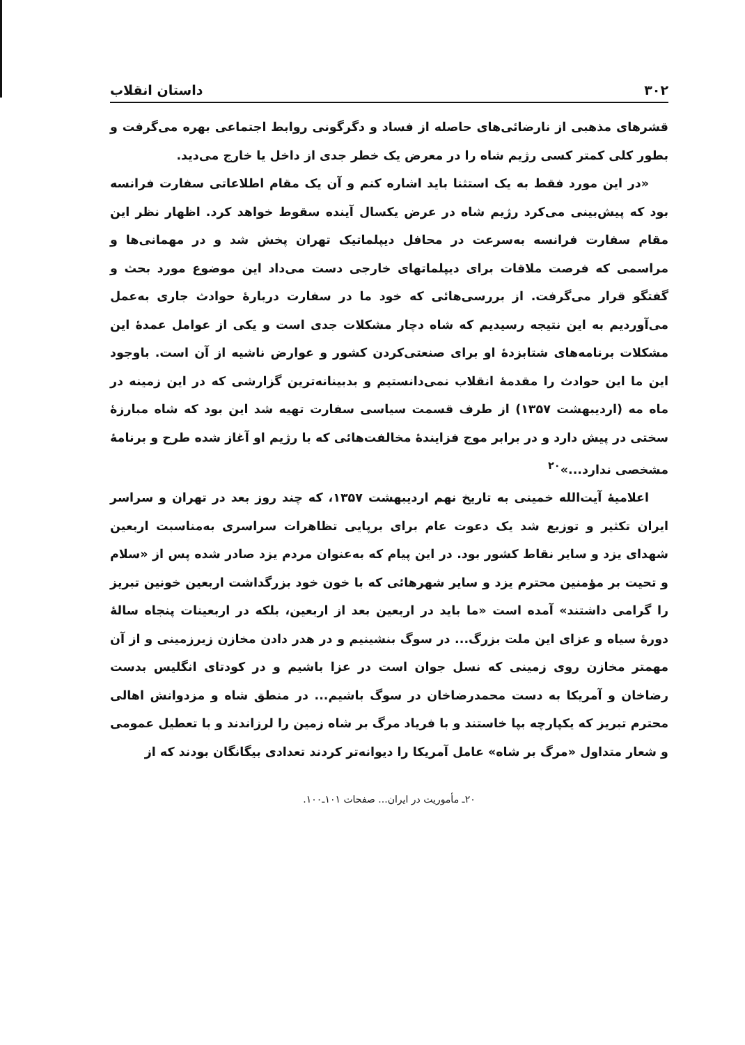۳۰۲ داستان انقلاب
قشرهای مذهبی از نارضائی‌های حاصله از فساد و دگرگونی روابط اجتماعی بهره می‌گرفت و بطور کلی کمتر کسی رژیم شاه را در معرض یک خطر جدی از داخل یا خارج می‌دید.
«در این مورد فقط به یک استثنا باید اشاره کنم و آن یک مقام اطلاعاتی سفارت فرانسه بود که پیش‌بینی می‌کرد رژیم شاه در عرض یکسال آینده سقوط خواهد کرد. اظهار نظر این مقام سفارت فرانسه به‌سرعت در محافل دیپلماتیک تهران پخش شد و در مهمانی‌ها و مراسمی که فرصت ملاقات برای دیپلماتهای خارجی دست می‌داد این موضوع مورد بحث و گفتگو قرار می‌گرفت. از بررسی‌هائی که خود ما در سفارت دربارهٔ حوادث جاری به‌عمل می‌آوردیم به این نتیجه رسیدیم که شاه دچار مشکلات جدی است و یکی از عوامل عمدهٔ این مشکلات برنامه‌های شتابزدهٔ او برای صنعتی‌کردن کشور و عوارض ناشیه از آن است. باوجود این ما این حوادث را مقدمهٔ انقلاب نمی‌دانستیم و بدبینانه‌ترین گزارشی که در این زمینه در ماه مه (اردیبهشت ۱۳۵۷) از طرف قسمت سیاسی سفارت تهیه شد این بود که شاه مبارزهٔ سختی در پیش دارد و در برابر موج فزایندهٔ مخالفت‌هائی که با رژیم او آغاز شده طرح و برنامهٔ مشخصی ندارد...»<sup>۲۰</sup>
اعلامیهٔ آیت‌الله خمینی به تاریخ نهم اردیبهشت ۱۳۵۷، که چند روز بعد در تهران و سراسر ایران تکثیر و توزیع شد یک دعوت عام برای برپایی تظاهرات سراسری به‌مناسبت اربعین شهدای یزد و سایر نقاط کشور بود. در این پیام که به‌عنوان مردم یزد صادر شده پس از «سلام و تحیت بر مؤمنین محترم یزد و سایر شهرهائی که با خون خود بزرگداشت اربعین خونین تبریز را گرامی داشتند» آمده است «ما باید در اربعین بعد از اربعین، بلکه در اربعینات پنجاه سالهٔ دورهٔ سیاه و عزای این ملت بزرگ... در سوگ بنشینیم و در هدر دادن مخازن زیرزمینی و از آن مهمتر مخازن روی زمینی که نسل جوان است در عزا باشیم و در کودتای انگلیس بدست رضاخان و آمریکا به دست محمدرضاخان در سوگ باشیم... در منطق شاه و مزدوانش اهالی محترم تبریز که یکپارچه بپا خاستند و با فریاد مرگ بر شاه زمین را لرزاندند و با تعطیل عمومی و شعار متداول «مرگ بر شاه» عامل آمریکا را دیوانه‌تر کردند تعدادی بیگانگان بودند که از
۲۰ـ مأموریت در ایران... صفحات ۱۰۱ـ۱۰۰.